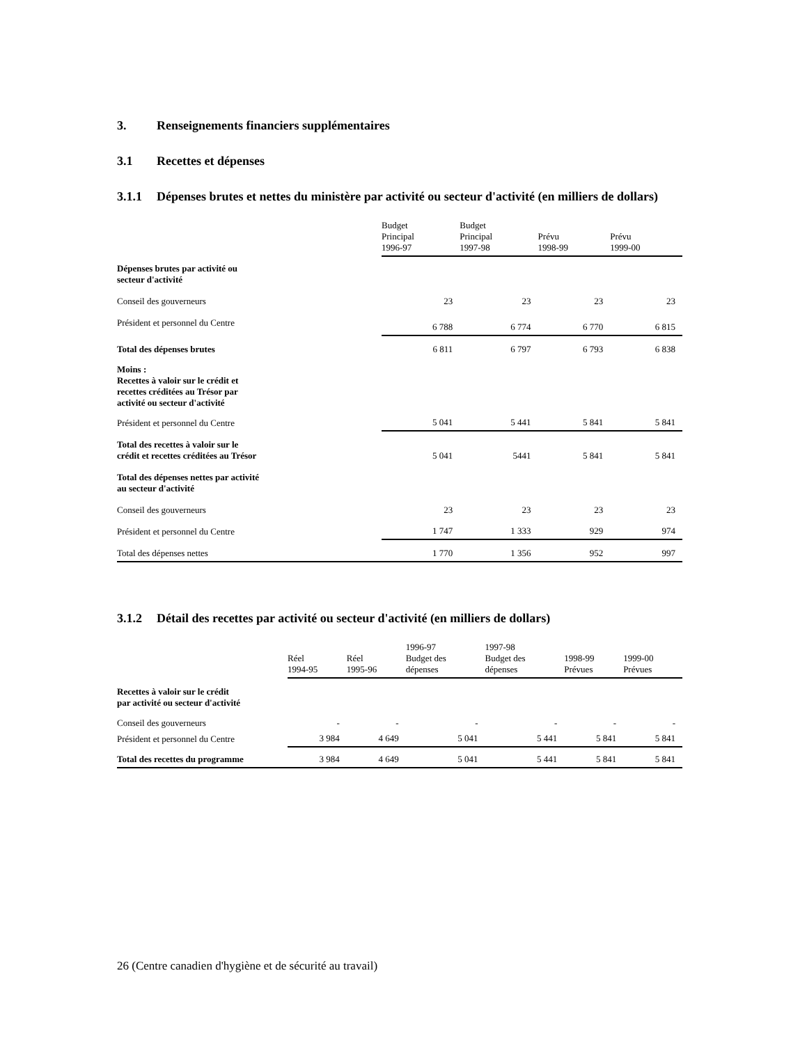3. Renseignements financiers supplémentaires
3.1 Recettes et dépenses
3.1.1 Dépenses brutes et nettes du ministère par activité ou secteur d'activité (en milliers de dollars)
| | Budget Principal 1996-97 | Budget Principal 1997-98 | Prévu 1998-99 | Prévu 1999-00 |
| --- | --- | --- | --- | --- |
| Dépenses brutes par activité ou secteur d'activité | | | | |
| Conseil des gouverneurs | 23 | 23 | 23 | 23 |
| Président et personnel du Centre | 6 788 | 6 774 | 6 770 | 6 815 |
| Total des dépenses brutes | 6 811 | 6 797 | 6 793 | 6 838 |
| Moins : Recettes à valoir sur le crédit et recettes créditées au Trésor par activité ou secteur d'activité | | | | |
| Président et personnel du Centre | 5 041 | 5 441 | 5 841 | 5 841 |
| Total des recettes à valoir sur le crédit et recettes créditées au Trésor | 5 041 | 5441 | 5 841 | 5 841 |
| Total des dépenses nettes par activité au secteur d'activité | | | | |
| Conseil des gouverneurs | 23 | 23 | 23 | 23 |
| Président et personnel du Centre | 1 747 | 1 333 | 929 | 974 |
| Total des dépenses nettes | 1 770 | 1 356 | 952 | 997 |
3.1.2 Détail des recettes par activité ou secteur d'activité (en milliers de dollars)
| | Réel 1994-95 | Réel 1995-96 | 1996-97 Budget des dépenses | 1997-98 Budget des dépenses | 1998-99 Prévues | 1999-00 Prévues |
| --- | --- | --- | --- | --- | --- | --- |
| Recettes à valoir sur le crédit par activité ou secteur d'activité | | | | | | |
| Conseil des gouverneurs | - | - | - | - | - | - |
| Président et personnel du Centre | 3 984 | 4 649 | 5 041 | 5 441 | 5 841 | 5 841 |
| Total des recettes du programme | 3 984 | 4 649 | 5 041 | 5 441 | 5 841 | 5 841 |
26 (Centre canadien d'hygiène et de sécurité au travail)